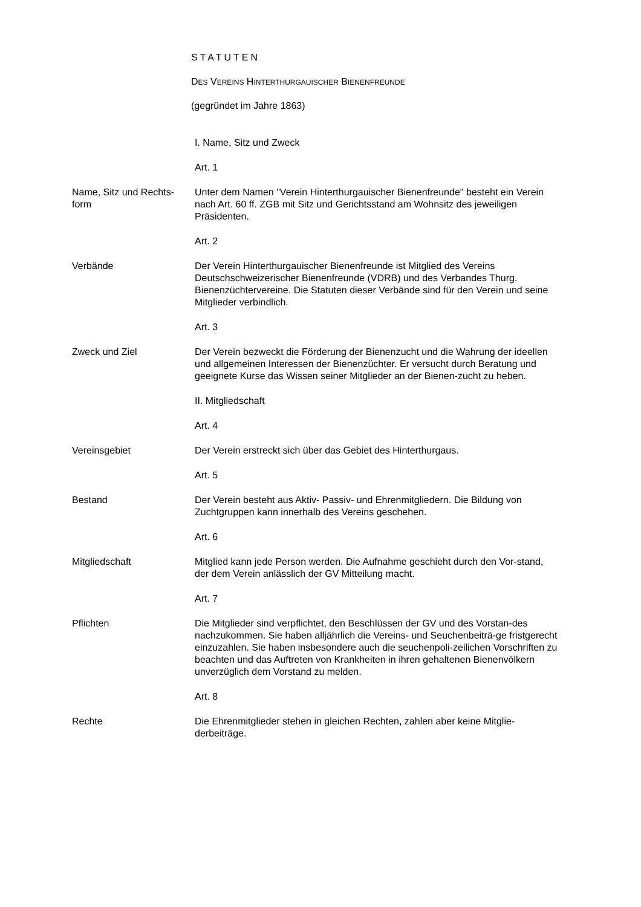STATUTEN
DES VEREINS HINTERTHURGAUISCHER BIENENFREUNDE
(gegründet im Jahre 1863)
I. Name, Sitz und Zweck
Art. 1
Name, Sitz und Rechts-
form
Unter dem Namen "Verein Hinterthurgauischer Bienenfreunde" besteht ein Verein nach Art. 60 ff. ZGB mit Sitz und Gerichtsstand am Wohnsitz des jeweiligen Präsidenten.
Art. 2
Verbände Der Verein Hinterthurgauischer Bienenfreunde ist Mitglied des Vereins Deutschschweizerischer Bienenfreunde (VDRB) und des Verbandes Thurg. Bienenzüchtervereine. Die Statuten dieser Verbände sind für den Verein und seine Mitglieder verbindlich.
Art. 3
Zweck und Ziel Der Verein bezweckt die Förderung der Bienenzucht und die Wahrung der ideellen und allgemeinen Interessen der Bienenzüchter. Er versucht durch Beratung und geeignete Kurse das Wissen seiner Mitglieder an der Bienen-zucht zu heben.
II. Mitgliedschaft
Art. 4
Vereinsgebiet Der Verein erstreckt sich über das Gebiet des Hinterthurgaus.
Art. 5
Bestand Der Verein besteht aus Aktiv- Passiv- und Ehrenmitgliedern. Die Bildung von Zuchtgruppen kann innerhalb des Vereins geschehen.
Art. 6
Mitgliedschaft Mitglied kann jede Person werden. Die Aufnahme geschieht durch den Vor-stand, der dem Verein anlässlich der GV Mitteilung macht.
Art. 7
Pflichten Die Mitglieder sind verpflichtet, den Beschlüssen der GV und des Vorstan-des nachzukommen. Sie haben alljährlich die Vereins- und Seuchenbeiträ-ge fristgerecht einzuzahlen. Sie haben insbesondere auch die seuchenpoli-zeilichen Vorschriften zu beachten und das Auftreten von Krankheiten in ihren gehaltenen Bienenvölkern unverzüglich dem Vorstand zu melden.
Art. 8
Rechte Die Ehrenmitglieder stehen in gleichen Rechten, zahlen aber keine Mitglie-derbeiträge.